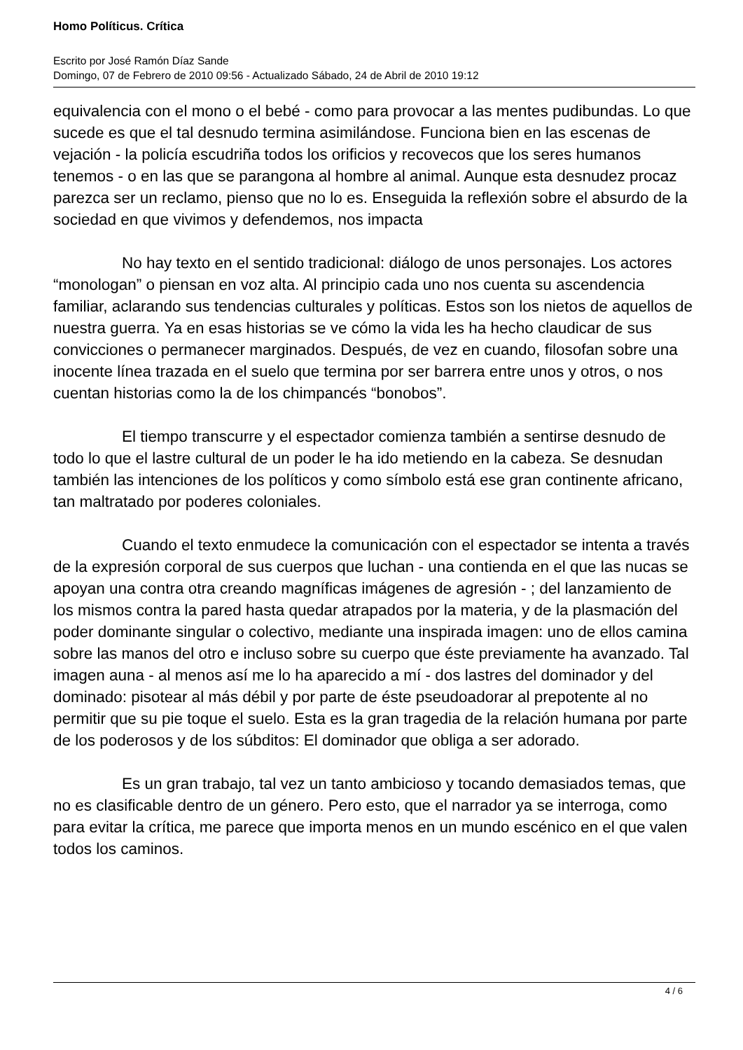Homo Políticus. Crítica
Escrito por José Ramón Díaz Sande
Domingo, 07 de Febrero de 2010 09:56 - Actualizado Sábado, 24 de Abril de 2010 19:12
equivalencia con el mono o el bebé - como para provocar a las mentes pudibundas. Lo que sucede es que el tal desnudo termina asimilándose. Funciona bien en las escenas de vejación - la policía escudriña todos los orificios y recovecos que los seres humanos tenemos - o en las que se parangona al hombre al animal. Aunque esta desnudez procaz parezca ser un reclamo, pienso que no lo es. Enseguida la reflexión sobre el absurdo de la sociedad en que vivimos y defendemos, nos impacta
No hay texto en el sentido tradicional: diálogo de unos personajes. Los actores “monologan” o piensan en voz alta. Al principio cada uno nos cuenta su ascendencia familiar, aclarando sus tendencias culturales y políticas. Estos son los nietos de aquellos de nuestra guerra. Ya en esas historias se ve cómo la vida les ha hecho claudicar de sus convicciones o permanecer marginados. Después, de vez en cuando, filosofan sobre una inocente línea trazada en el suelo que termina por ser barrera entre unos y otros, o nos cuentan historias como la de los chimpancés “bonobos”.
El tiempo transcurre y el espectador comienza también a sentirse desnudo de todo lo que el lastre cultural de un poder le ha ido metiendo en la cabeza. Se desnudan también las intenciones de los políticos y como símbolo está ese gran continente africano, tan maltratado por poderes coloniales.
Cuando el texto enmudece la comunicación con el espectador se intenta a través de la expresión corporal de sus cuerpos que luchan - una contienda en el que las nucas se apoyan una contra otra creando magníficas imágenes de agresión - ; del lanzamiento de los mismos contra la pared hasta quedar atrapados por la materia, y de la plasmación del poder dominante singular o colectivo, mediante una inspirada imagen: uno de ellos camina sobre las manos del otro e incluso sobre su cuerpo que éste previamente ha avanzado. Tal imagen auna - al menos así me lo ha aparecido a mí - dos lastres del dominador y del dominado: pisotear al más débil y por parte de éste pseudoadorar al prepotente al no permitir que su pie toque el suelo. Esta es la gran tragedia de la relación humana por parte de los poderosos y de los súbditos: El dominador que obliga a ser adorado.
Es un gran trabajo, tal vez un tanto ambicioso y tocando demasiados temas, que no es clasificable dentro de un género. Pero esto, que el narrador ya se interroga, como para evitar la crítica, me parece que importa menos en un mundo escénico en el que valen todos los caminos.
4 / 6